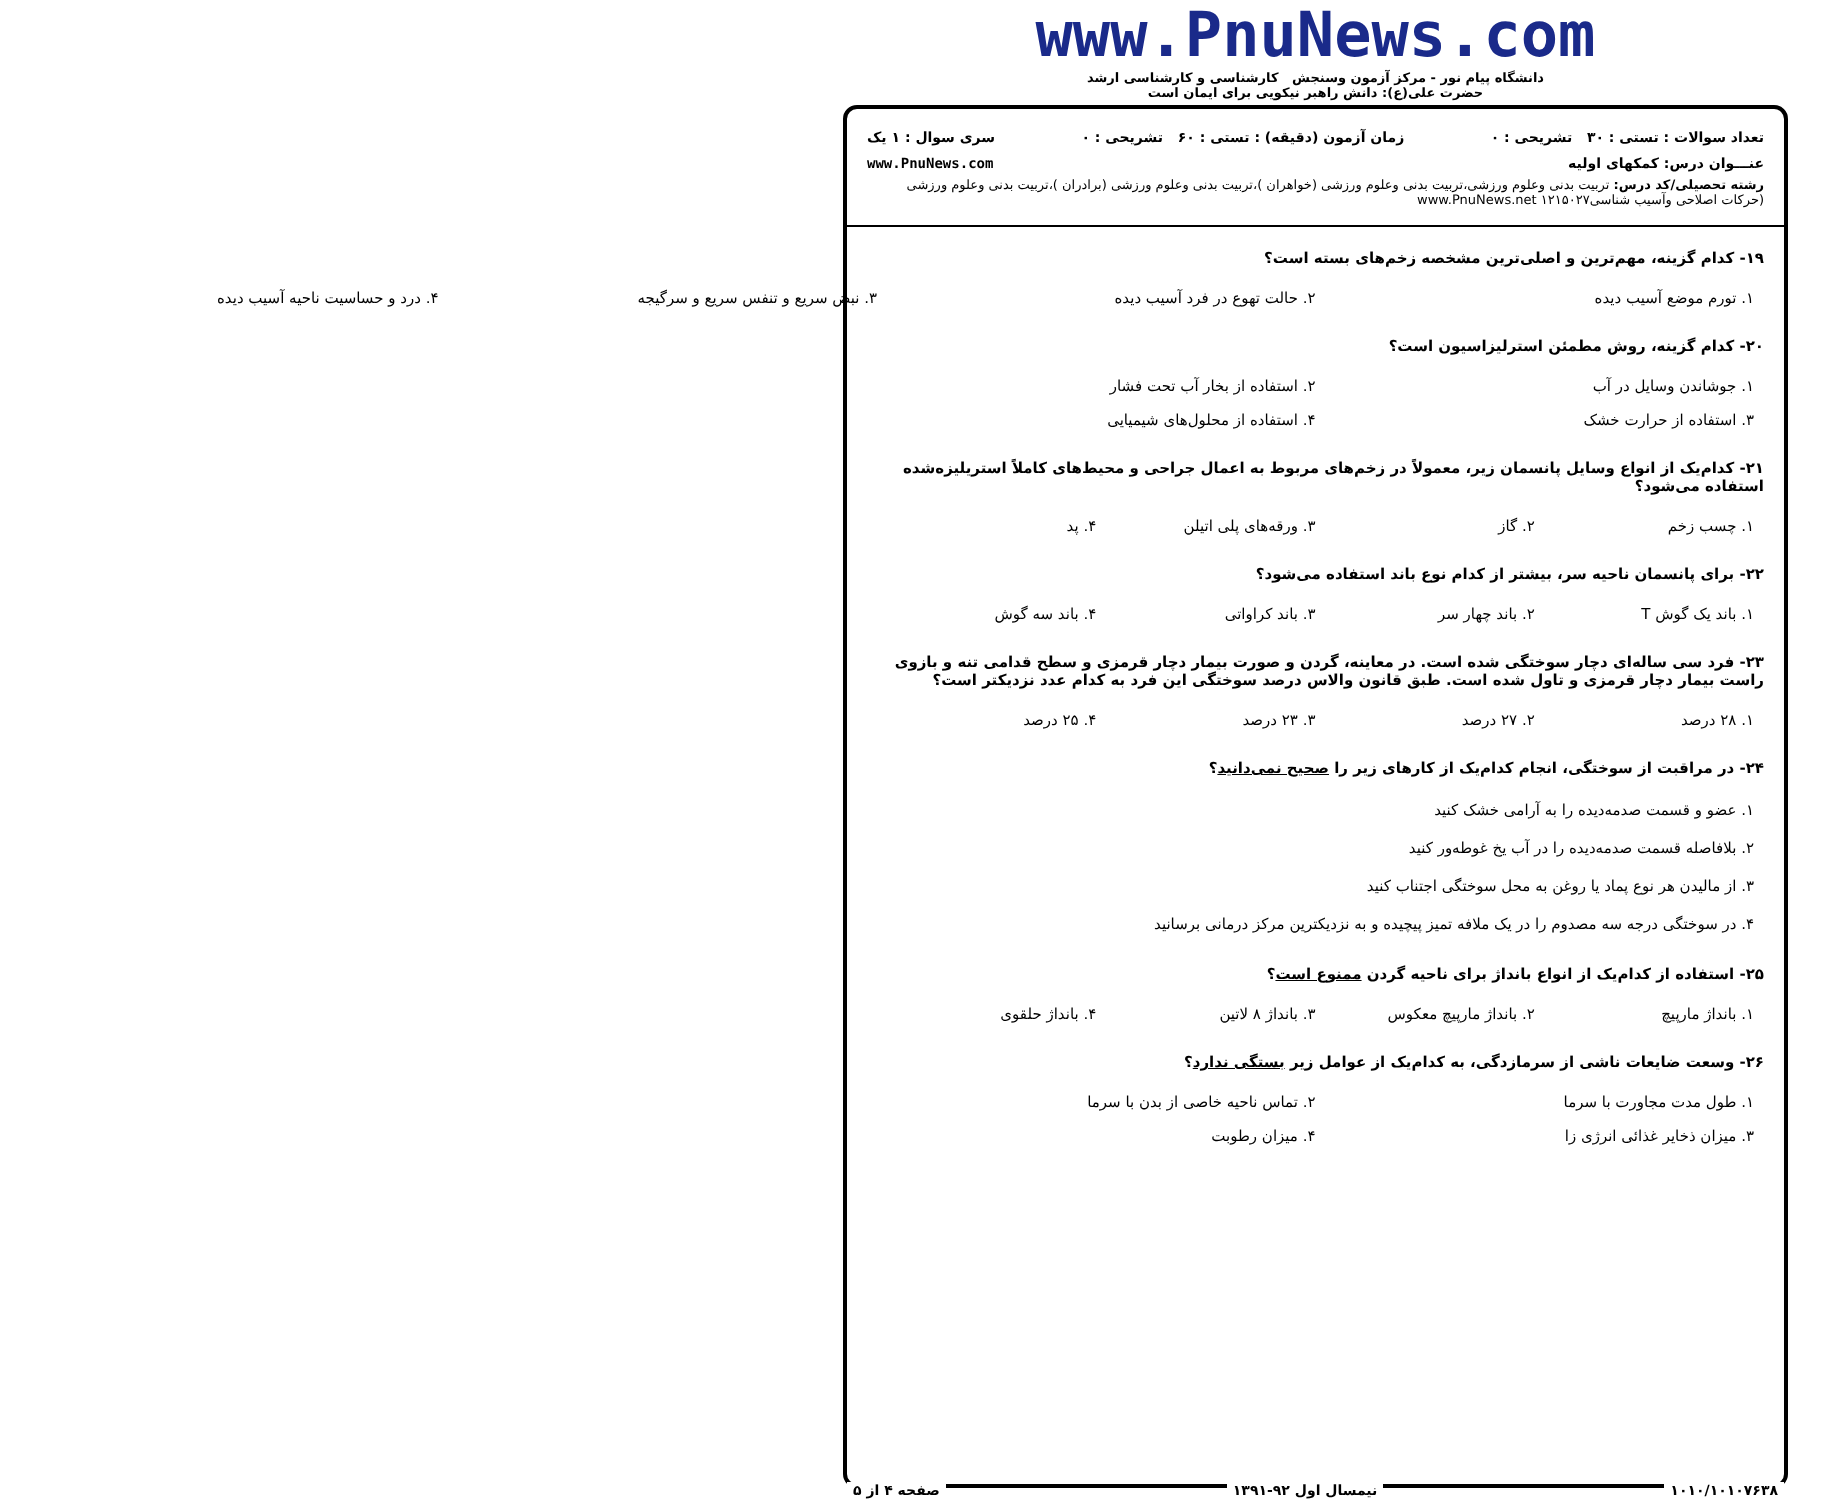www.PnuNews.com
دانشگاه پیام نور - مرکز آزمون وسنجش کارشناسی و کارشناسی ارشد
حضرت علی(ع): دانش راهبر نیکویی برای ایمان است
تعداد سوالات : تستی : ۳۰ تشریحی : ۰ زمان آزمون (دقیقه) : تستی : ۶۰ تشریحی : ۰ سری سوال : ۱ یک
عنـــوان درس: کمکهای اولیه www.PnuNews.com
رشته تحصیلی/کد درس: تربیت بدنی وعلوم ورزشی،تربیت بدنی وعلوم ورزشی (خواهران )،تربیت بدنی وعلوم ورزشی (برادران )،تربیت بدنی وعلوم ورزشی (حرکات اصلاحی وآسیب شناسی۱۲۱۵۰۲۷ www.PnuNews.net
۱۹- کدام گزینه، مهم‌ترین و اصلی‌ترین مشخصه زخم‌های بسته است؟
۱. تورم موضع آسیب دیده ۲. حالت تهوع در فرد آسیب دیده ۳. نبض سریع و تنفس سریع و سرگیجه
۴. درد و حساسیت ناحیه آسیب دیده
۲۰- کدام گزینه، روش مطمئن استرلیزاسیون است؟
۱. جوشاندن وسایل در آب
۲. استفاده از بخار آب تحت فشار
۳. استفاده از حرارت خشک
۴. استفاده از محلول‌های شیمیایی
۲۱- کدام‌یک از انواع وسایل پانسمان زیر، معمولاً در زخم‌های مربوط به اعمال جراحی و محیط‌های کاملاً استریلیزه‌شده استفاده می‌شود؟
۱. چسب زخم ۲. گاز ۳. ورقه‌های پلی اتیلن ۴. پد
۲۲- برای پانسمان ناحیه سر، بیشتر از کدام نوع باند استفاده می‌شود؟
۱. باند یک گوش T ۲. باند چهار سر ۳. باند کراواتی ۴. باند سه گوش
۲۳- فرد سی ساله‌ای دچار سوختگی شده است. در معاینه، گردن و صورت بیمار دچار قرمزی و سطح قدامی تنه و بازوی راست بیمار دچار قرمزی و تاول شده است. طبق قانون والاس درصد سوختگی این فرد به کدام عدد نزدیکتر است؟
۱. ۲۸ درصد ۲. ۲۷ درصد ۳. ۲۳ درصد ۴. ۲۵ درصد
۲۴- در مراقبت از سوختگی، انجام کدام‌یک از کارهای زیر را صحیح نمی‌دانید؟
۱. عضو و قسمت صدمه‌دیده را به آرامی خشک کنید
۲. بلافاصله قسمت صدمه‌دیده را در آب یخ غوطه‌ور کنید
۳. از مالیدن هر نوع پماد یا روغن به محل سوختگی اجتناب کنید
۴. در سوختگی درجه سه مصدوم را در یک ملافه تمیز پیچیده و به نزدیکترین مرکز درمانی برسانید
۲۵- استفاده از کدام‌یک از انواع بانداژ برای ناحیه گردن ممنوع است؟
۱. بانداژ مارپیچ ۲. بانداژ مارپیچ معکوس ۳. بانداژ ۸ لاتین ۴. بانداژ حلقوی
۲۶- وسعت ضایعات ناشی از سرمازدگی، به کدام‌یک از عوامل زیر بستگی ندارد؟
۱. طول مدت مجاورت با سرما
۲. تماس ناحیه خاصی از بدن با سرما
۳. میزان ذخایر غذائی انرژی زا
۴. میزان رطوبت
۱۰۱۰/۱۰۱۰۷۶۳۸ نیمسال اول ۹۲-۱۳۹۱ صفحه ۴ از ۵